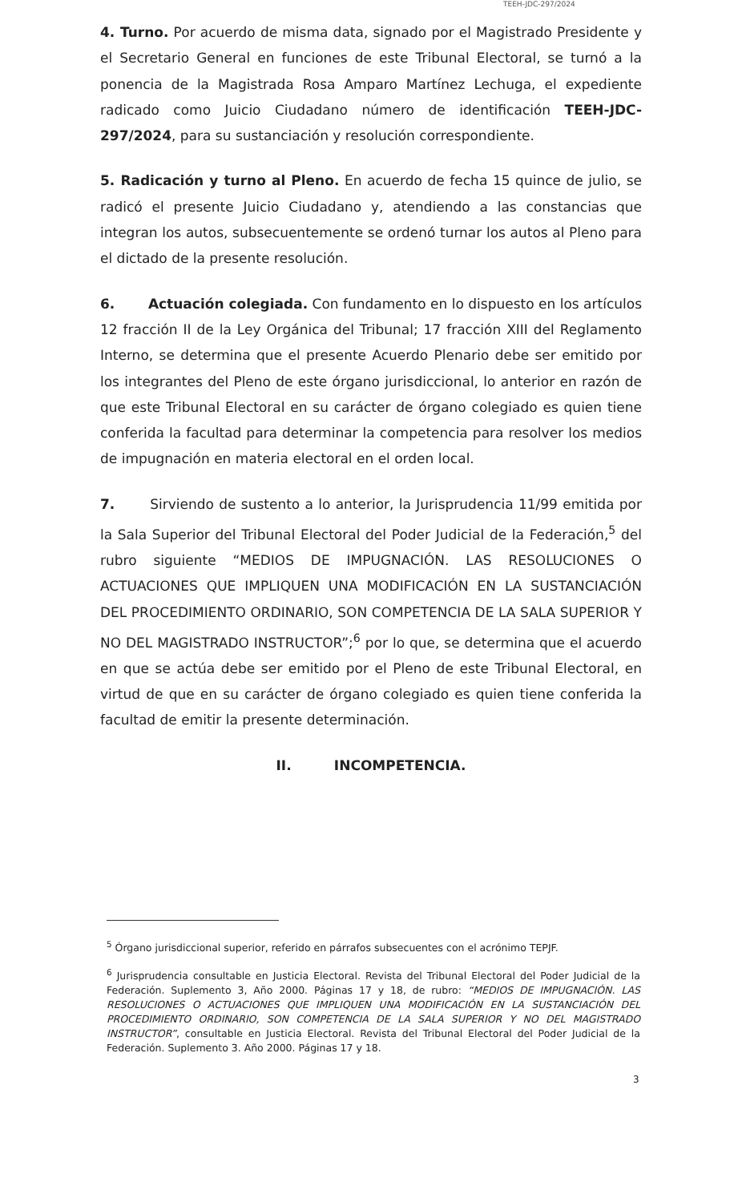TEEH-JDC-297/2024
4. Turno. Por acuerdo de misma data, signado por el Magistrado Presidente y el Secretario General en funciones de este Tribunal Electoral, se turnó a la ponencia de la Magistrada Rosa Amparo Martínez Lechuga, el expediente radicado como Juicio Ciudadano número de identificación TEEH-JDC-297/2024, para su sustanciación y resolución correspondiente.
5. Radicación y turno al Pleno. En acuerdo de fecha 15 quince de julio, se radicó el presente Juicio Ciudadano y, atendiendo a las constancias que integran los autos, subsecuentemente se ordenó turnar los autos al Pleno para el dictado de la presente resolución.
6. Actuación colegiada. Con fundamento en lo dispuesto en los artículos 12 fracción II de la Ley Orgánica del Tribunal; 17 fracción XIII del Reglamento Interno, se determina que el presente Acuerdo Plenario debe ser emitido por los integrantes del Pleno de este órgano jurisdiccional, lo anterior en razón de que este Tribunal Electoral en su carácter de órgano colegiado es quien tiene conferida la facultad para determinar la competencia para resolver los medios de impugnación en materia electoral en el orden local.
7. Sirviendo de sustento a lo anterior, la Jurisprudencia 11/99 emitida por la Sala Superior del Tribunal Electoral del Poder Judicial de la Federación,<sup>5</sup> del rubro siguiente “MEDIOS DE IMPUGNACIÓN. LAS RESOLUCIONES O ACTUACIONES QUE IMPLIQUEN UNA MODIFICACIÓN EN LA SUSTANCIACIÓN DEL PROCEDIMIENTO ORDINARIO, SON COMPETENCIA DE LA SALA SUPERIOR Y NO DEL MAGISTRADO INSTRUCTOR”;<sup>6</sup> por lo que, se determina que el acuerdo en que se actúa debe ser emitido por el Pleno de este Tribunal Electoral, en virtud de que en su carácter de órgano colegiado es quien tiene conferida la facultad de emitir la presente determinación.
II. INCOMPETENCIA.
<sup>5</sup> Órgano jurisdiccional superior, referido en párrafos subsecuentes con el acrónimo TEPJF.
<sup>6</sup> Jurisprudencia consultable en Justicia Electoral. Revista del Tribunal Electoral del Poder Judicial de la Federación. Suplemento 3, Año 2000. Páginas 17 y 18, de rubro: “MEDIOS DE IMPUGNACIÓN. LAS RESOLUCIONES O ACTUACIONES QUE IMPLIQUEN UNA MODIFICACIÓN EN LA SUSTANCIACIÓN DEL PROCEDIMIENTO ORDINARIO, SON COMPETENCIA DE LA SALA SUPERIOR Y NO DEL MAGISTRADO INSTRUCTOR”, consultable en Justicia Electoral. Revista del Tribunal Electoral del Poder Judicial de la Federación. Suplemento 3. Año 2000. Páginas 17 y 18.
3